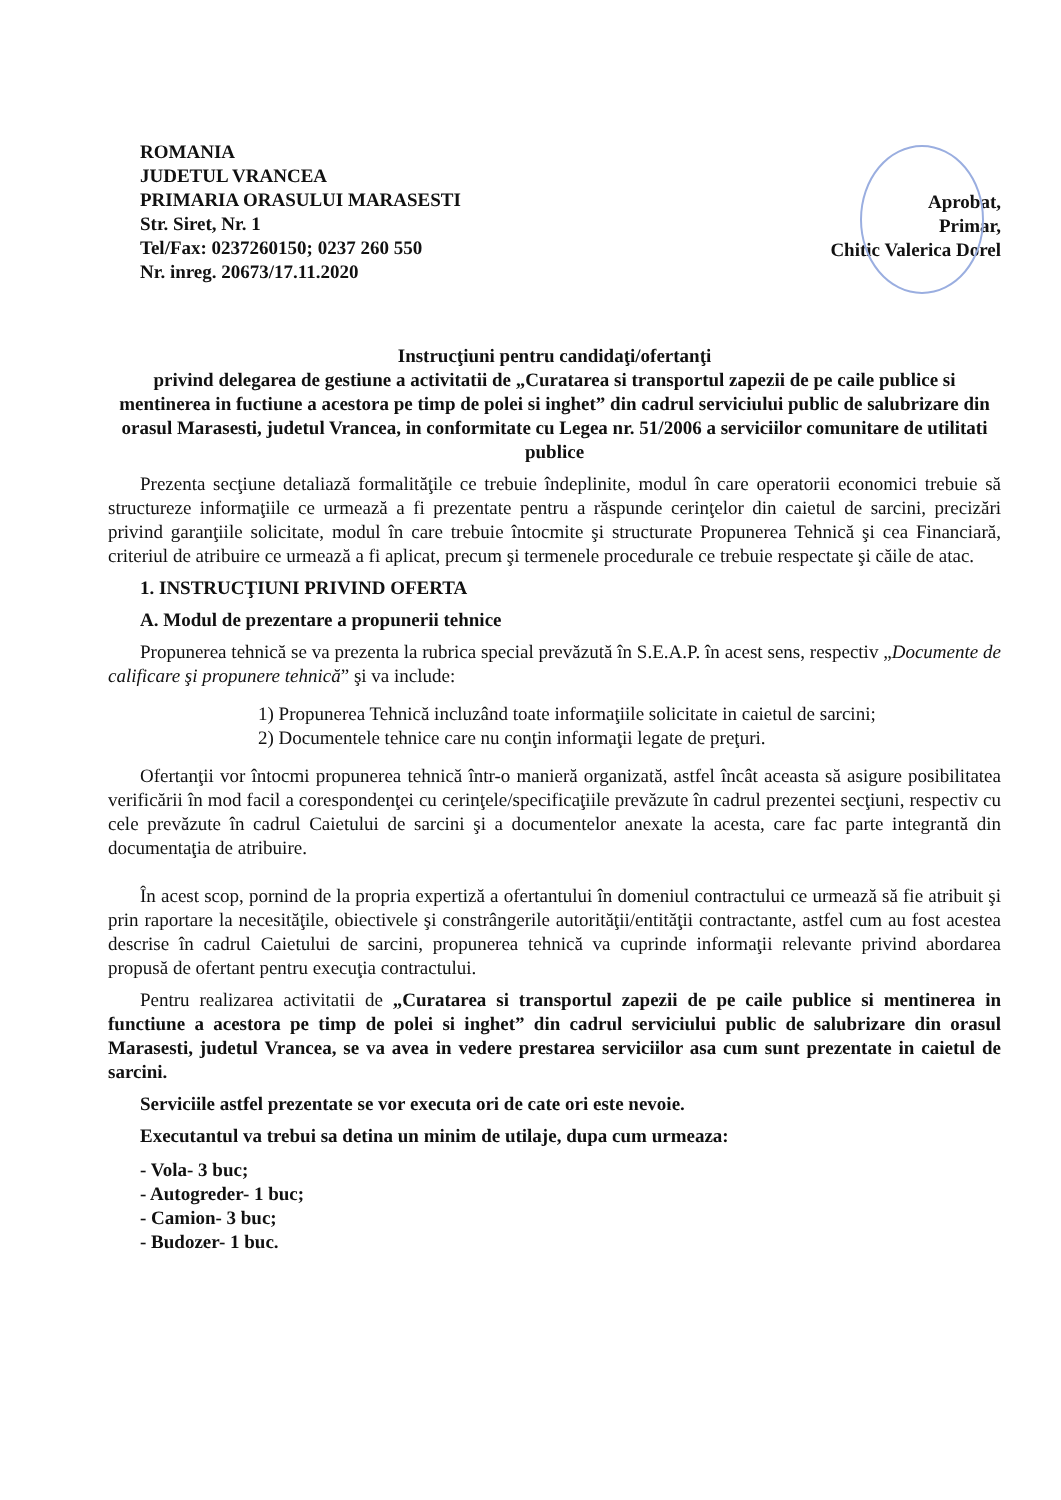ROMANIA
JUDETUL VRANCEA
PRIMARIA ORASULUI MARASESTI
Str. Siret, Nr. 1
Tel/Fax: 0237260150; 0237 260 550
Nr. inreg. 20673/17.11.2020
Aprobat,
Primar,
Chitic Valerica Dorel
Instrucţiuni pentru candidaţi/ofertanţi
privind delegarea de gestiune a activitatii de „Curatarea si transportul zapezii de pe caile publice si mentinerea in fuctiune a acestora pe timp de polei si inghet” din cadrul serviciului public de salubrizare din orasul Marasesti, judetul Vrancea, in conformitate cu Legea nr. 51/2006 a serviciilor comunitare de utilitati publice
Prezenta secţiune detaliază formalităţile ce trebuie îndeplinite, modul în care operatorii economici trebuie să structureze informaţiile ce urmează a fi prezentate pentru a răspunde cerinţelor din caietul de sarcini, precizări privind garanţiile solicitate, modul în care trebuie întocmite şi structurate Propunerea Tehnică şi cea Financiară, criteriul de atribuire ce urmează a fi aplicat, precum şi termenele procedurale ce trebuie respectate şi căile de atac.
1. INSTRUCŢIUNI PRIVIND OFERTA
A. Modul de prezentare a propunerii tehnice
Propunerea tehnică se va prezenta la rubrica special prevăzută în S.E.A.P. în acest sens, respectiv „Documente de calificare şi propunere tehnică” şi va include:
1) Propunerea Tehnică incluzând toate informaţiile solicitate in caietul de sarcini;
2) Documentele tehnice care nu conţin informaţii legate de preţuri.
Ofertanţii vor întocmi propunerea tehnică într-o manieră organizată, astfel încât aceasta să asigure posibilitatea verificării în mod facil a corespondenţei cu cerinţele/specificaţiile prevăzute în cadrul prezentei secţiuni, respectiv cu cele prevăzute în cadrul Caietului de sarcini şi a documentelor anexate la acesta, care fac parte integrantă din documentaţia de atribuire.
În acest scop, pornind de la propria expertiză a ofertantului în domeniul contractului ce urmează să fie atribuit şi prin raportare la necesităţile, obiectivele şi constrângerile autorităţii/entităţii contractante, astfel cum au fost acestea descrise în cadrul Caietului de sarcini, propunerea tehnică va cuprinde informaţii relevante privind abordarea propusă de ofertant pentru execuţia contractului.
Pentru realizarea activitatii de „Curatarea si transportul zapezii de pe caile publice si mentinerea in functiune a acestora pe timp de polei si inghet” din cadrul serviciului public de salubrizare din orasul Marasesti, judetul Vrancea, se va avea in vedere prestarea serviciilor asa cum sunt prezentate in caietul de sarcini.
Serviciile astfel prezentate se vor executa ori de cate ori este nevoie.
Executantul va trebui sa detina un minim de utilaje, dupa cum urmeaza:
- Vola- 3 buc;
- Autogreder- 1 buc;
- Camion- 3 buc;
- Budozer- 1 buc.